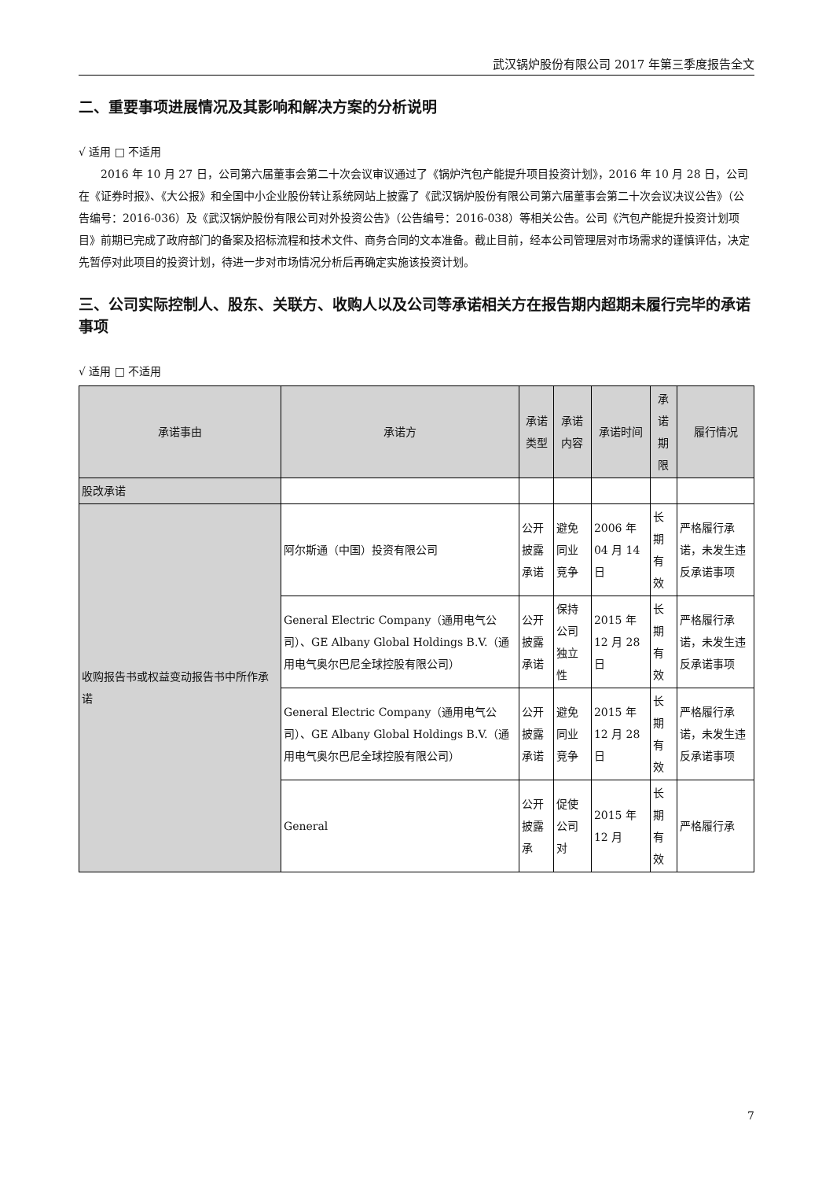武汉锅炉股份有限公司 2017 年第三季度报告全文
二、重要事项进展情况及其影响和解决方案的分析说明
√ 适用 □ 不适用
2016 年 10 月 27 日，公司第六届董事会第二十次会议审议通过了《锅炉汽包产能提升项目投资计划》，2016 年 10 月 28 日，公司在《证券时报》、《大公报》和全国中小企业股份转让系统网站上披露了《武汉锅炉股份有限公司第六届董事会第二十次会议决议公告》（公告编号：2016-036）及《武汉锅炉股份有限公司对外投资公告》（公告编号：2016-038）等相关公告。公司《汽包产能提升投资计划项目》前期已完成了政府部门的备案及招标流程和技术文件、商务合同的文本准备。截止目前，经本公司管理层对市场需求的谨慎评估，决定先暂停对此项目的投资计划，待进一步对市场情况分析后再确定实施该投资计划。
三、公司实际控制人、股东、关联方、收购人以及公司等承诺相关方在报告期内超期未履行完毕的承诺事项
√ 适用 □ 不适用
| 承诺事由 | 承诺方 | 承诺类型 | 承诺内容 | 承诺时间 | 承诺期限 | 履行情况 |
| --- | --- | --- | --- | --- | --- | --- |
| 股改承诺 | | | | | | |
| 收购报告书或权益变动报告书中所作承诺 | 阿尔斯通（中国）投资有限公司 | 公开披露承诺 | 避免同业竞争 | 2006 年 04 月 14 日 | 长期有效 | 严格履行承诺，未发生违反承诺事项 |
| | General Electric Company（通用电气公司）、GE Albany Global Holdings B.V.（通用电气奥尔巴尼全球控股有限公司） | 公开披露承诺 | 保持公司独立性 | 2015 年 12 月 28 日 | 长期有效 | 严格履行承诺，未发生违反承诺事项 |
| | General Electric Company（通用电气公司）、GE Albany Global Holdings B.V.（通用电气奥尔巴尼全球控股有限公司） | 公开披露承诺 | 避免同业竞争 | 2015 年 12 月 28 日 | 长期有效 | 严格履行承诺，未发生违反承诺事项 |
| | General | 公开披露承 | 促使公司对 | 2015 年 12 月 | 长期有效 | 严格履行承 |
7